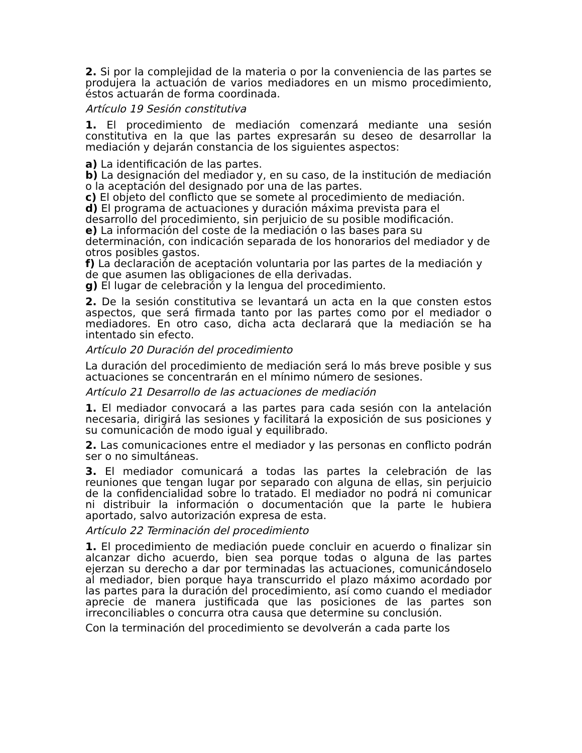2. Si por la complejidad de la materia o por la conveniencia de las partes se produjera la actuación de varios mediadores en un mismo procedimiento, éstos actuarán de forma coordinada.
Artículo 19 Sesión constitutiva
1. El procedimiento de mediación comenzará mediante una sesión constitutiva en la que las partes expresarán su deseo de desarrollar la mediación y dejarán constancia de los siguientes aspectos:
a) La identificación de las partes.
b) La designación del mediador y, en su caso, de la institución de mediación o la aceptación del designado por una de las partes.
c) El objeto del conflicto que se somete al procedimiento de mediación.
d) El programa de actuaciones y duración máxima prevista para el desarrollo del procedimiento, sin perjuicio de su posible modificación.
e) La información del coste de la mediación o las bases para su determinación, con indicación separada de los honorarios del mediador y de otros posibles gastos.
f) La declaración de aceptación voluntaria por las partes de la mediación y de que asumen las obligaciones de ella derivadas.
g) El lugar de celebración y la lengua del procedimiento.
2. De la sesión constitutiva se levantará un acta en la que consten estos aspectos, que será firmada tanto por las partes como por el mediador o mediadores. En otro caso, dicha acta declarará que la mediación se ha intentado sin efecto.
Artículo 20 Duración del procedimiento
La duración del procedimiento de mediación será lo más breve posible y sus actuaciones se concentrarán en el mínimo número de sesiones.
Artículo 21 Desarrollo de las actuaciones de mediación
1. El mediador convocará a las partes para cada sesión con la antelación necesaria, dirigirá las sesiones y facilitará la exposición de sus posiciones y su comunicación de modo igual y equilibrado.
2. Las comunicaciones entre el mediador y las personas en conflicto podrán ser o no simultáneas.
3. El mediador comunicará a todas las partes la celebración de las reuniones que tengan lugar por separado con alguna de ellas, sin perjuicio de la confidencialidad sobre lo tratado. El mediador no podrá ni comunicar ni distribuir la información o documentación que la parte le hubiera aportado, salvo autorización expresa de esta.
Artículo 22 Terminación del procedimiento
1. El procedimiento de mediación puede concluir en acuerdo o finalizar sin alcanzar dicho acuerdo, bien sea porque todas o alguna de las partes ejerzan su derecho a dar por terminadas las actuaciones, comunicándoselo al mediador, bien porque haya transcurrido el plazo máximo acordado por las partes para la duración del procedimiento, así como cuando el mediador aprecie de manera justificada que las posiciones de las partes son irreconciliables o concurra otra causa que determine su conclusión.
Con la terminación del procedimiento se devolverán a cada parte los